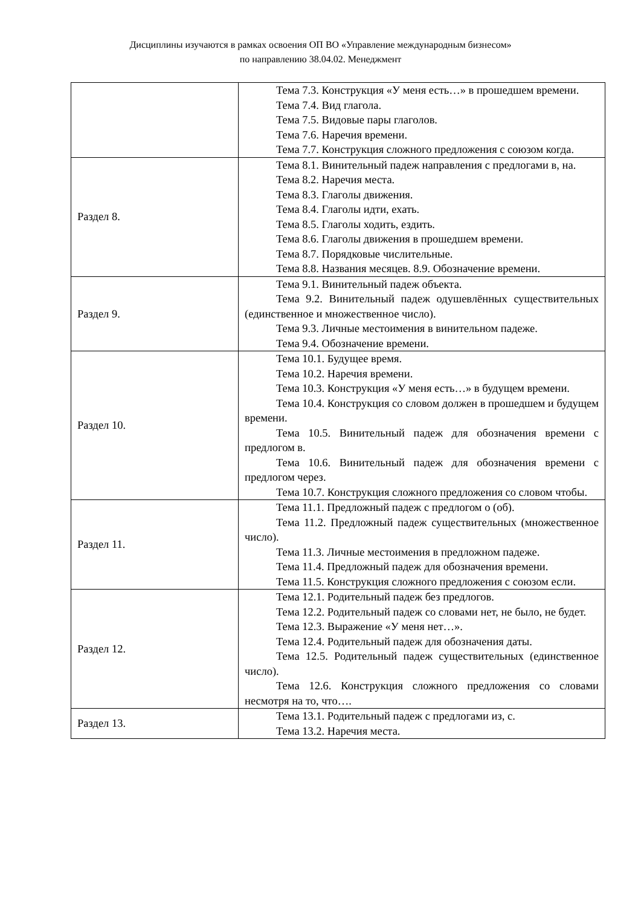Дисциплины изучаются в рамках освоения ОП ВО «Управление международным бизнесом»
по направлению 38.04.02. Менеджмент
| | Тема 7.3. Конструкция «У меня есть…» в прошедшем времени. Тема 7.4. Вид глагола. Тема 7.5. Видовые пары глаголов. Тема 7.6. Наречия времени. Тема 7.7. Конструкция сложного предложения с союзом когда. |
| Раздел 8. | Тема 8.1. Винительный падеж направления с предлогами в, на. Тема 8.2. Наречия места. Тема 8.3. Глаголы движения. Тема 8.4. Глаголы идти, ехать. Тема 8.5. Глаголы ходить, ездить. Тема 8.6. Глаголы движения в прошедшем времени. Тема 8.7. Порядковые числительные. Тема 8.8. Названия месяцев. 8.9. Обозначение времени. |
| Раздел 9. | Тема 9.1. Винительный падеж объекта. Тема 9.2. Винительный падеж одушевлённых существительных (единственное и множественное число). Тема 9.3. Личные местоимения в винительном падеже. Тема 9.4. Обозначение времени. |
| Раздел 10. | Тема 10.1. Будущее время. Тема 10.2. Наречия времени. Тема 10.3. Конструкция «У меня есть…» в будущем времени. Тема 10.4. Конструкция со словом должен в прошедшем и будущем времени. Тема 10.5. Винительный падеж для обозначения времени с предлогом в. Тема 10.6. Винительный падеж для обозначения времени с предлогом через. Тема 10.7. Конструкция сложного предложения со словом чтобы. |
| Раздел 11. | Тема 11.1. Предложный падеж с предлогом о (об). Тема 11.2. Предложный падеж существительных (множественное число). Тема 11.3. Личные местоимения в предложном падеже. Тема 11.4. Предложный падеж для обозначения времени. Тема 11.5. Конструкция сложного предложения с союзом если. |
| Раздел 12. | Тема 12.1. Родительный падеж без предлогов. Тема 12.2. Родительный падеж со словами нет, не было, не будет. Тема 12.3. Выражение «У меня нет…». Тема 12.4. Родительный падеж для обозначения даты. Тема 12.5. Родительный падеж существительных (единственное число). Тема 12.6. Конструкция сложного предложения со словами несмотря на то, что…. |
| Раздел 13. | Тема 13.1. Родительный падеж с предлогами из, с. Тема 13.2. Наречия места. |